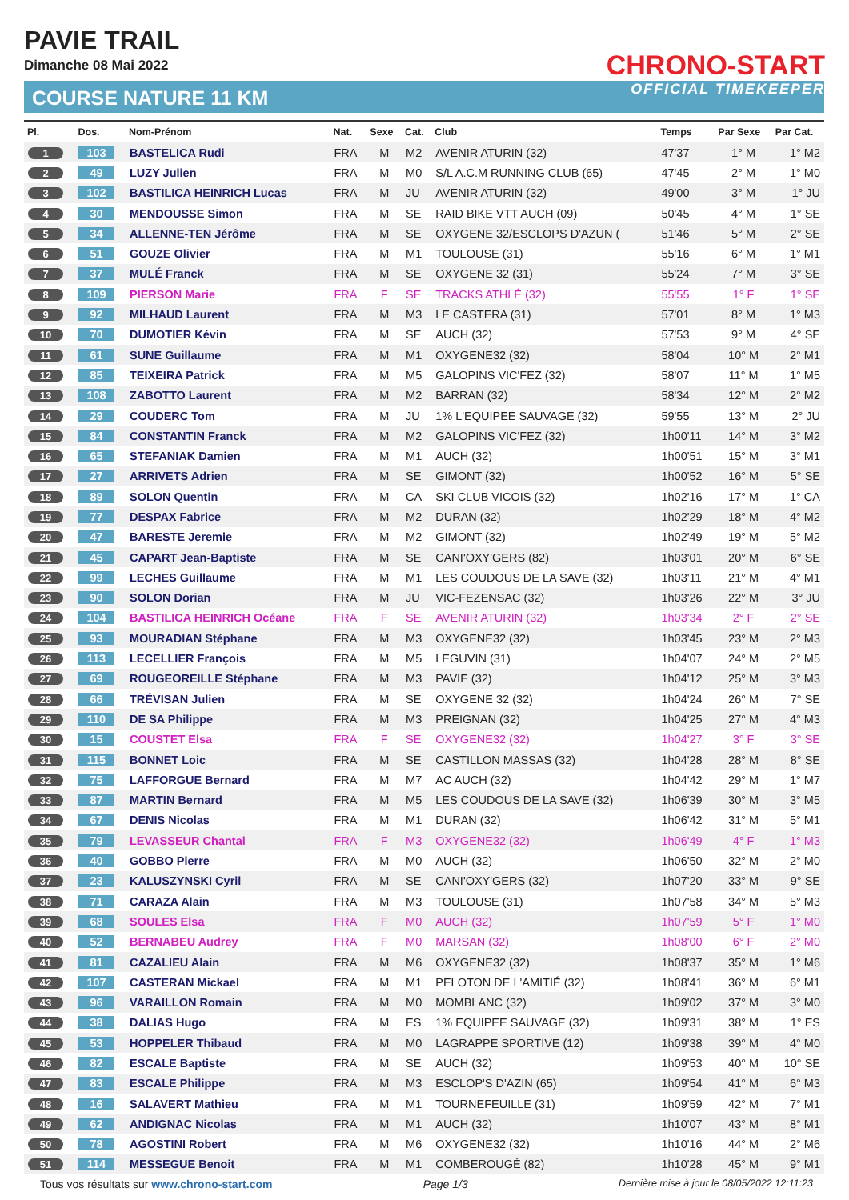PAVIE TRAIL
Dimanche 08 Mai 2022
COURSE NATURE 11 KM
CHRONO-START
OFFICIAL TIMEKEEPER
| Pl. | Dos. | Nom-Prénom | Nat. | Sexe | Cat. | Club | Temps | Par Sexe | Par Cat. |
| --- | --- | --- | --- | --- | --- | --- | --- | --- | --- |
| 1 | 103 | BASTELICA Rudi | FRA | M | M2 | AVENIR ATURIN (32) | 47'37 | 1° M | 1° M2 |
| 2 | 49 | LUZY Julien | FRA | M | M0 | S/L A.C.M RUNNING CLUB (65) | 47'45 | 2° M | 1° M0 |
| 3 | 102 | BASTILICA HEINRICH Lucas | FRA | M | JU | AVENIR ATURIN (32) | 49'00 | 3° M | 1° JU |
| 4 | 30 | MENDOUSSE Simon | FRA | M | SE | RAID BIKE VTT AUCH (09) | 50'45 | 4° M | 1° SE |
| 5 | 34 | ALLENNE-TEN Jérôme | FRA | M | SE | OXYGENE 32/ESCLOPS D'AZUN ( | 51'46 | 5° M | 2° SE |
| 6 | 51 | GOUZE Olivier | FRA | M | M1 | TOULOUSE (31) | 55'16 | 6° M | 1° M1 |
| 7 | 37 | MULÉ Franck | FRA | M | SE | OXYGENE 32 (31) | 55'24 | 7° M | 3° SE |
| 8 | 109 | PIERSON Marie | FRA | F | SE | TRACKS ATHLÉ (32) | 55'55 | 1° F | 1° SE |
| 9 | 92 | MILHAUD Laurent | FRA | M | M3 | LE CASTERA (31) | 57'01 | 8° M | 1° M3 |
| 10 | 70 | DUMOTIER Kévin | FRA | M | SE | AUCH (32) | 57'53 | 9° M | 4° SE |
| 11 | 61 | SUNE Guillaume | FRA | M | M1 | OXYGENE32 (32) | 58'04 | 10° M | 2° M1 |
| 12 | 85 | TEIXEIRA Patrick | FRA | M | M5 | GALOPINS VIC'FEZ (32) | 58'07 | 11° M | 1° M5 |
| 13 | 108 | ZABOTTO Laurent | FRA | M | M2 | BARRAN (32) | 58'34 | 12° M | 2° M2 |
| 14 | 29 | COUDERC Tom | FRA | M | JU | 1% L'EQUIPEE SAUVAGE (32) | 59'55 | 13° M | 2° JU |
| 15 | 84 | CONSTANTIN Franck | FRA | M | M2 | GALOPINS VIC'FEZ (32) | 1h00'11 | 14° M | 3° M2 |
| 16 | 65 | STEFANIAK Damien | FRA | M | M1 | AUCH (32) | 1h00'51 | 15° M | 3° M1 |
| 17 | 27 | ARRIVETS Adrien | FRA | M | SE | GIMONT (32) | 1h00'52 | 16° M | 5° SE |
| 18 | 89 | SOLON Quentin | FRA | M | CA | SKI CLUB VICOIS (32) | 1h02'16 | 17° M | 1° CA |
| 19 | 77 | DESPAX Fabrice | FRA | M | M2 | DURAN (32) | 1h02'29 | 18° M | 4° M2 |
| 20 | 47 | BARESTE Jeremie | FRA | M | M2 | GIMONT (32) | 1h02'49 | 19° M | 5° M2 |
| 21 | 45 | CAPART Jean-Baptiste | FRA | M | SE | CANI'OXY'GERS (82) | 1h03'01 | 20° M | 6° SE |
| 22 | 99 | LECHES Guillaume | FRA | M | M1 | LES COUDOUS DE LA SAVE (32) | 1h03'11 | 21° M | 4° M1 |
| 23 | 90 | SOLON Dorian | FRA | M | JU | VIC-FEZENSAC (32) | 1h03'26 | 22° M | 3° JU |
| 24 | 104 | BASTILICA HEINRICH Océane | FRA | F | SE | AVENIR ATURIN (32) | 1h03'34 | 2° F | 2° SE |
| 25 | 93 | MOURADIAN Stéphane | FRA | M | M3 | OXYGENE32 (32) | 1h03'45 | 23° M | 2° M3 |
| 26 | 113 | LECELLIER François | FRA | M | M5 | LEGUVIN (31) | 1h04'07 | 24° M | 2° M5 |
| 27 | 69 | ROUGEOREILLE Stéphane | FRA | M | M3 | PAVIE (32) | 1h04'12 | 25° M | 3° M3 |
| 28 | 66 | TRÉVISAN Julien | FRA | M | SE | OXYGENE 32 (32) | 1h04'24 | 26° M | 7° SE |
| 29 | 110 | DE SA Philippe | FRA | M | M3 | PREIGNAN (32) | 1h04'25 | 27° M | 4° M3 |
| 30 | 15 | COUSTET Elsa | FRA | F | SE | OXYGENE32 (32) | 1h04'27 | 3° F | 3° SE |
| 31 | 115 | BONNET Loic | FRA | M | SE | CASTILLON MASSAS (32) | 1h04'28 | 28° M | 8° SE |
| 32 | 75 | LAFFORGUE Bernard | FRA | M | M7 | AC AUCH (32) | 1h04'42 | 29° M | 1° M7 |
| 33 | 87 | MARTIN Bernard | FRA | M | M5 | LES COUDOUS DE LA SAVE (32) | 1h06'39 | 30° M | 3° M5 |
| 34 | 67 | DENIS Nicolas | FRA | M | M1 | DURAN (32) | 1h06'42 | 31° M | 5° M1 |
| 35 | 79 | LEVASSEUR Chantal | FRA | F | M3 | OXYGENE32 (32) | 1h06'49 | 4° F | 1° M3 |
| 36 | 40 | GOBBO Pierre | FRA | M | M0 | AUCH (32) | 1h06'50 | 32° M | 2° M0 |
| 37 | 23 | KALUSZYNSKI Cyril | FRA | M | SE | CANI'OXY'GERS (32) | 1h07'20 | 33° M | 9° SE |
| 38 | 71 | CARAZA Alain | FRA | M | M3 | TOULOUSE (31) | 1h07'58 | 34° M | 5° M3 |
| 39 | 68 | SOULES Elsa | FRA | F | M0 | AUCH (32) | 1h07'59 | 5° F | 1° M0 |
| 40 | 52 | BERNABEU Audrey | FRA | F | M0 | MARSAN (32) | 1h08'00 | 6° F | 2° M0 |
| 41 | 81 | CAZALIEU Alain | FRA | M | M6 | OXYGENE32 (32) | 1h08'37 | 35° M | 1° M6 |
| 42 | 107 | CASTERAN Mickael | FRA | M | M1 | PELOTON DE L'AMITIÉ (32) | 1h08'41 | 36° M | 6° M1 |
| 43 | 96 | VARAILLON Romain | FRA | M | M0 | MOMBLANC (32) | 1h09'02 | 37° M | 3° M0 |
| 44 | 38 | DALIAS Hugo | FRA | M | ES | 1% EQUIPEE SAUVAGE (32) | 1h09'31 | 38° M | 1° ES |
| 45 | 53 | HOPPELER Thibaud | FRA | M | M0 | LAGRAPPE SPORTIVE (12) | 1h09'38 | 39° M | 4° M0 |
| 46 | 82 | ESCALE Baptiste | FRA | M | SE | AUCH (32) | 1h09'53 | 40° M | 10° SE |
| 47 | 83 | ESCALE Philippe | FRA | M | M3 | ESCLOP'S D'AZIN (65) | 1h09'54 | 41° M | 6° M3 |
| 48 | 16 | SALAVERT Mathieu | FRA | M | M1 | TOURNEFEUILLE (31) | 1h09'59 | 42° M | 7° M1 |
| 49 | 62 | ANDIGNAC Nicolas | FRA | M | M1 | AUCH (32) | 1h10'07 | 43° M | 8° M1 |
| 50 | 78 | AGOSTINI Robert | FRA | M | M6 | OXYGENE32 (32) | 1h10'16 | 44° M | 2° M6 |
| 51 | 114 | MESSEGUE Benoit | FRA | M | M1 | COMBEROUGÉ (82) | 1h10'28 | 45° M | 9° M1 |
Tous vos résultats sur www.chrono-start.com Page 1/3 Dernière mise à jour le 08/05/2022 12:11:23